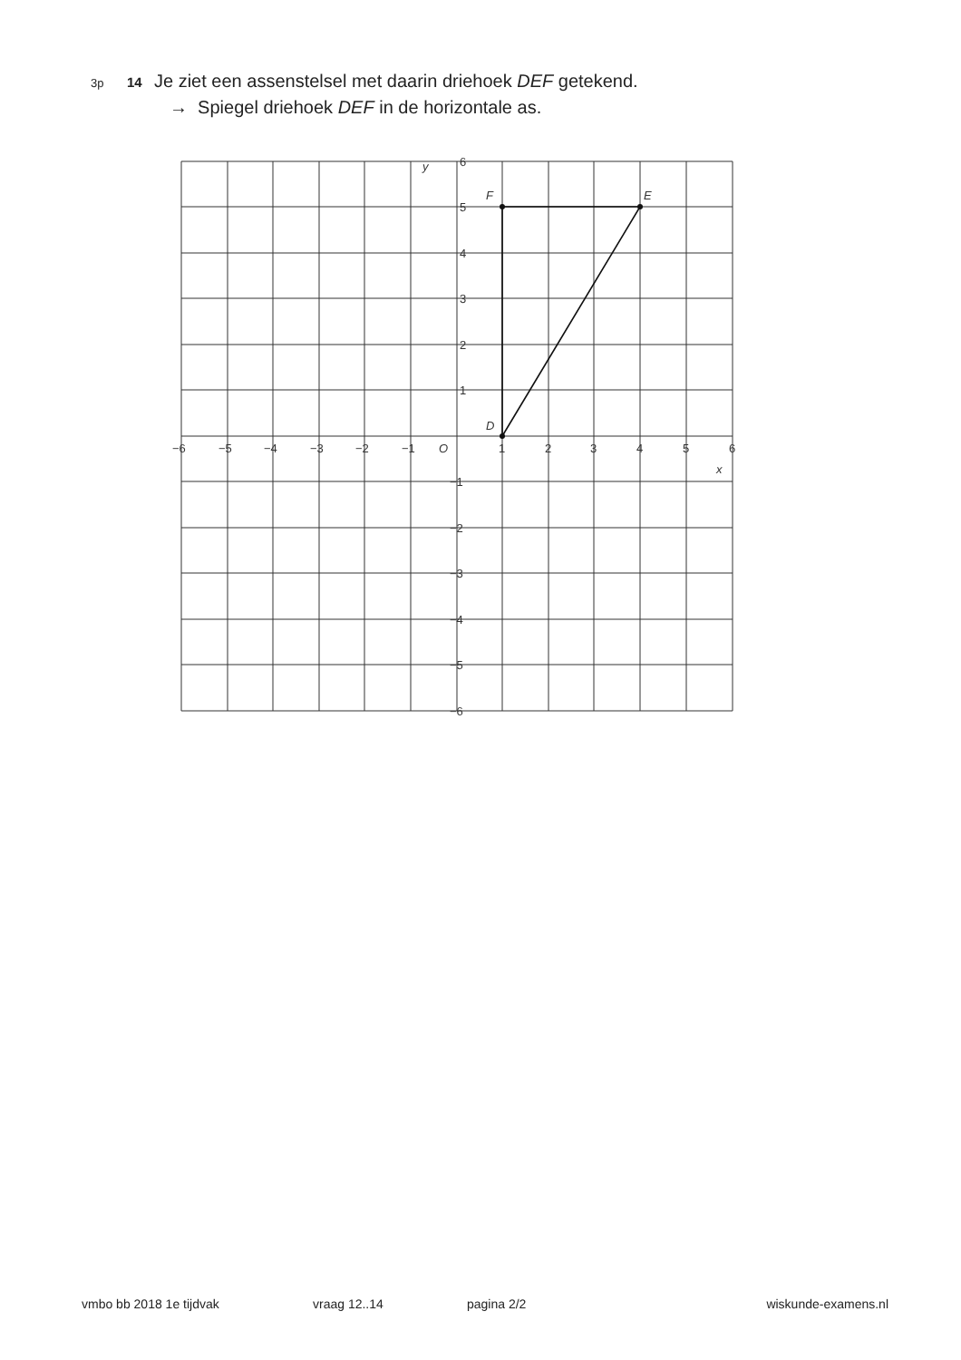3p 14 Je ziet een assenstelsel met daarin driehoek DEF getekend.
→ Spiegel driehoek DEF in de horizontale as.
D
F
E
y
x
O
6
5
4
3
2
1
−1
−2
−3
−4
−5
−6
−6
−5
−4
−3
−2
−1
1
2
3
4
5
6
vmbo bb 2018 1e tijdvak vraag 12..14 pagina 2/2 wiskunde-examens.nl